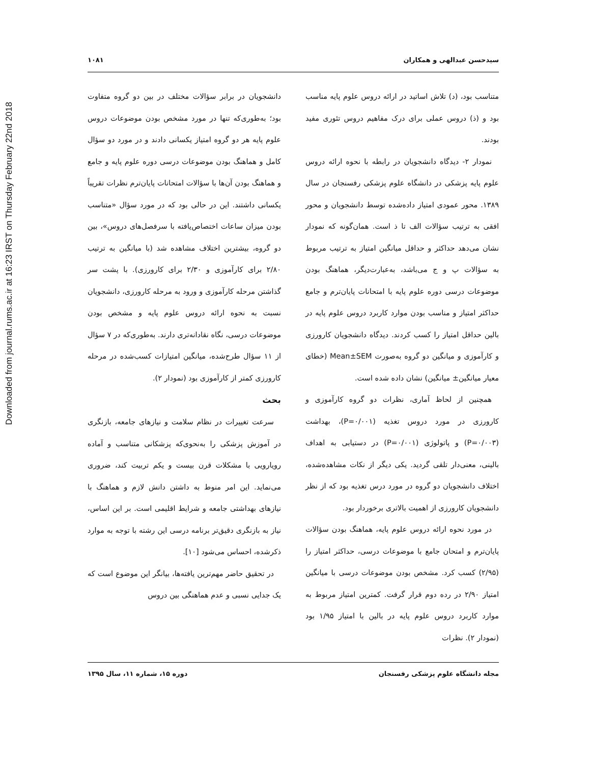Downloaded from journal.rums.ac.ir at 16:23 IRST on Thursday February 22nd 2018
سیدحسن عبدالهی و همکاران ۱۰۸۱
متناسب بود، (د) تلاش اساتید در ارائه دروس علوم پایه مناسب بود و (ذ) دروس عملی برای درک مفاهیم دروس تئوری مفید بودند.
نمودار ۲- دیدگاه دانشجویان در رابطه با نحوه ارائه دروس علوم پایه پزشکی در دانشگاه علوم پزشکی رفسنجان در سال ۱۳۸۹. محور عمودی امتیاز داده‌شده توسط دانشجویان و محور افقی به ترتیب سؤالات الف تا ذ است. همان‌گونه که نمودار نشان می‌دهد حداکثر و حداقل میانگین امتیاز به ترتیب مربوط به سؤالات پ و ج می‌باشد، به‌عبارت‌دیگر، هماهنگ بودن موضوعات درسی دوره علوم پایه با امتحانات پایان‌ترم و جامع حداکثر امتیاز و مناسب بودن موارد کاربرد دروس علوم پایه در بالین حداقل امتیاز را کسب کردند. دیدگاه دانشجویان کارورزی و کارآموزی و میانگین دو گروه به‌صورت Mean±SEM (خطای معیار میانگین± میانگین) نشان داده شده است.
همچنین از لحاظ آماری، نظرات دو گروه کارآموزی و کارورزی در مورد دروس تغذیه (P=۰/۰۰۱)، بهداشت (P=۰/۰۰۳) و پاتولوژی (P=۰/۰۰۱) در دستیابی به اهداف بالینی، معنی‌دار تلقی گردید. یکی دیگر از نکات مشاهده‌شده، اختلاف دانشجویان دو گروه در مورد درس تغذیه بود که از نظر دانشجویان کارورزی از اهمیت بالاتری برخوردار بود.
در مورد نحوه ارائه دروس علوم پایه، هماهنگ بودن سؤالات پایان‌ترم و امتحان جامع با موضوعات درسی، حداکثر امتیاز را (۲/۹۵) کسب کرد. مشخص بودن موضوعات درسی با میانگین امتیاز ۲/۹۰ در رده دوم قرار گرفت. کمترین امتیاز مربوط به موارد کاربرد دروس علوم پایه در بالین با امتیاز ۱/۹۵ بود (نمودار ۲). نظرات
دانشجویان در برابر سؤالات مختلف در بین دو گروه متفاوت بود؛ به‌طوری‌که تنها در مورد مشخص بودن موضوعات دروس علوم پایه هر دو گروه امتیاز یکسانی دادند و در مورد دو سؤال کامل و هماهنگ بودن موضوعات درسی دوره علوم پایه و جامع و هماهنگ بودن آن‌ها با سؤالات امتحانات پایان‌ترم نظرات تقریباً یکسانی داشتند. این در حالی بود که در مورد سؤال «متناسب بودن میزان ساعات اختصاص‌یافته با سرفصل‌های دروس»، بین دو گروه، بیشترین اختلاف مشاهده شد (با میانگین به ترتیب ۲/۸۰ برای کارآموزی و ۲/۳۰ برای کارورزی). با پشت سر گذاشتن مرحله کارآموزی و ورود به مرحله کارورزی، دانشجویان نسبت به نحوه ارائه دروس علوم پایه و مشخص بودن موضوعات درسی، نگاه نقادانه‌تری دارند. به‌طوری‌که در ۷ سؤال از ۱۱ سؤال طرح‌شده، میانگین امتیازات کسب‌شده در مرحله کارورزی کمتر از کارآموزی بود (نمودار ۲).
بحث
سرعت تغییرات در نظام سلامت و نیازهای جامعه، بازنگری در آموزش پزشکی را به‌نحوی‌که پزشکانی متناسب و آماده رویارویی با مشکلات قرن بیست و یکم تربیت کند، ضروری می‌نماید. این امر منوط به داشتن دانش لازم و هماهنگ با نیازهای بهداشتی جامعه و شرایط اقلیمی است. بر این اساس، نیاز به بازنگری دقیق‌تر برنامه درسی این رشته با توجه به موارد ذکرشده، احساس می‌شود [۱۰].
در تحقیق حاضر مهم‌ترین یافته‌ها، بیانگر این موضوع است که یک جدایی نسبی و عدم هماهنگی بین دروس
مجله دانشگاه علوم پزشکی رفسنجان دوره ۱۵، شماره ۱۱، سال ۱۳۹۵